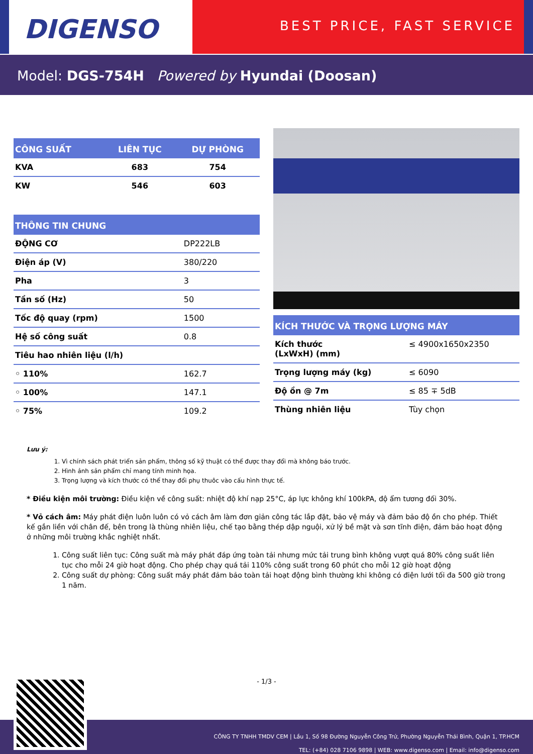DIGENSO
BEST PRICE, FAST SERVICE
Model: DGS-754H Powered by Hyundai (Doosan)
| CÔNG SUẤT | LIÊN TỤC | DỰ PHÒNG |
| --- | --- | --- |
| KVA | 683 | 754 |
| KW | 546 | 603 |
| THÔNG TIN CHUNG | |
| --- | --- |
| ĐỘNG CƠ | DP222LB |
| Điện áp (V) | 380/220 |
| Pha | 3 |
| Tần số (Hz) | 50 |
| Tốc độ quay (rpm) | 1500 |
| Hệ số công suất | 0.8 |
| Tiêu hao nhiên liệu (l/h) | |
| ◦ 110% | 162.7 |
| ◦ 100% | 147.1 |
| ◦ 75% | 109.2 |
| KÍCH THƯỚC VÀ TRỌNG LƯỢNG MÁY | |
| --- | --- |
| Kích thước (LxWxH) (mm) | ≤ 4900x1650x2350 |
| Trọng lượng máy (kg) | ≤ 6090 |
| Độ ồn @ 7m | ≤ 85 ∓ 5dB |
| Thùng nhiên liệu | Tùy chọn |
Lưu ý:
1. Vì chính sách phát triển sản phẩm, thông số kỹ thuật có thể được thay đổi mà không báo trước.
2. Hình ảnh sản phẩm chỉ mang tính minh họa.
3. Trọng lượng và kích thước có thể thay đổi phụ thuôc vào cấu hình thực tế.
* Điều kiện môi trường: Điều kiện về công suất: nhiệt độ khí nạp 25°C, áp lực không khí 100kPA, độ ẩm tương đối 30%.
* Vỏ cách âm: Máy phát điện luôn luôn có vỏ cách âm làm đơn giản công tác lắp đặt, bảo vệ máy và đảm bảo độ ồn cho phép. Thiết kế gắn liền với chân đế, bên trong là thùng nhiên liệu, chế tạo bằng thép dập nguội, xử lý bề mặt và sơn tĩnh điện, đảm bảo hoạt động ở những môi trường khắc nghiệt nhất.
1. Công suất liên tục: Công suất mà máy phát đáp ứng toàn tải nhưng mức tải trung bình không vượt quá 80% công suất liên tục cho mỗi 24 giờ hoạt động. Cho phép chạy quá tải 110% công suất trong 60 phút cho mỗi 12 giờ hoạt động
2. Công suất dự phòng: Công suất máy phát đảm bảo toàn tải hoạt động bình thường khi không có điện lưới tối đa 500 giờ trong 1 năm.
- 1/3 -
CÔNG TY TNHH TMDV CEM | Lầu 1, Số 98 Đường Nguyễn Công Trứ, Phường Nguyễn Thái Bình, Quận 1, TP.HCM
TEL: (+84) 028 7106 9898 | WEB: www.digenso.com | Email: info@digenso.com